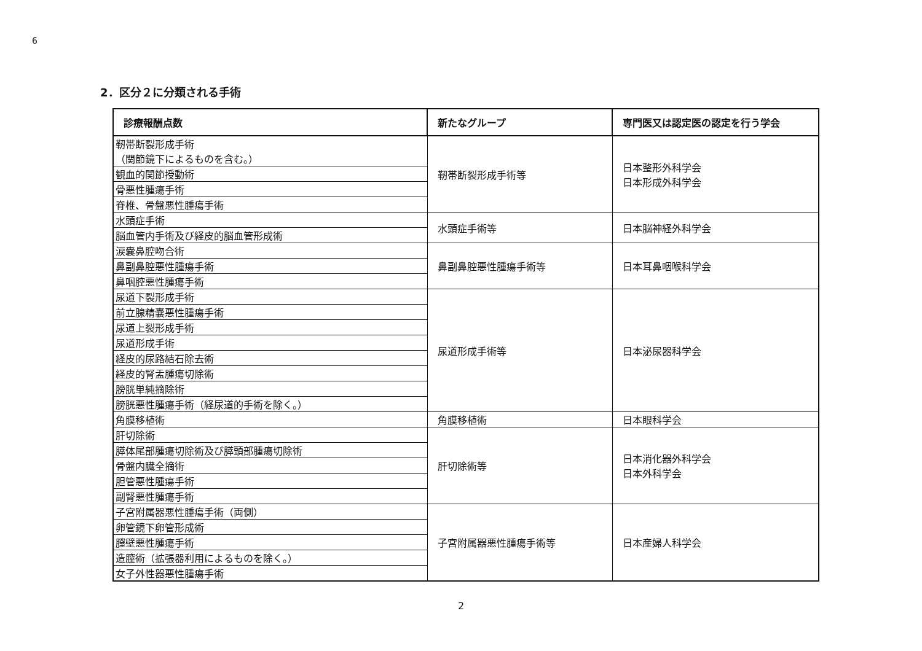6
2．区分２に分類される手術
| 診療報酬点数 | 新たなグループ | 専門医又は認定医の認定を行う学会 |
| --- | --- | --- |
| 靭帯断裂形成手術 （関節鏡下によるものを含む。） | 靭帯断裂形成手術等 | 日本整形外科学会 日本形成外科学会 |
| 観血的関節授動術 | | |
| 骨悪性腫瘍手術 | | |
| 脊椎、骨盤悪性腫瘍手術 | | |
| 水頭症手術 | 水頭症手術等 | 日本脳神経外科学会 |
| 脳血管内手術及び経皮的脳血管形成術 | | |
| 涙嚢鼻腔吻合術 | 鼻副鼻腔悪性腫瘍手術等 | 日本耳鼻咽喉科学会 |
| 鼻副鼻腔悪性腫瘍手術 | | |
| 鼻咽腔悪性腫瘍手術 | | |
| 尿道下裂形成手術 | 尿道形成手術等 | 日本泌尿器科学会 |
| 前立腺精嚢悪性腫瘍手術 | | |
| 尿道上裂形成手術 | | |
| 尿道形成手術 | | |
| 経皮的尿路結石除去術 | | |
| 経皮的腎盂腫瘍切除術 | | |
| 膀胱単純摘除術 | | |
| 膀胱悪性腫瘍手術（経尿道的手術を除く。） | | |
| 角膜移植術 | 角膜移植術 | 日本眼科学会 |
| 肝切除術 | 肝切除術等 | 日本消化器外科学会 日本外科学会 |
| 膵体尾部腫瘍切除術及び膵頭部腫瘍切除術 | | |
| 骨盤内臓全摘術 | | |
| 胆管悪性腫瘍手術 | | |
| 副腎悪性腫瘍手術 | | |
| 子宮附属器悪性腫瘍手術（両側） | 子宮附属器悪性腫瘍手術等 | 日本産婦人科学会 |
| 卵管鏡下卵管形成術 | | |
| 膣壁悪性腫瘍手術 | | |
| 造膣術（拡張器利用によるものを除く。） | | |
| 女子外性器悪性腫瘍手術 | | |
2